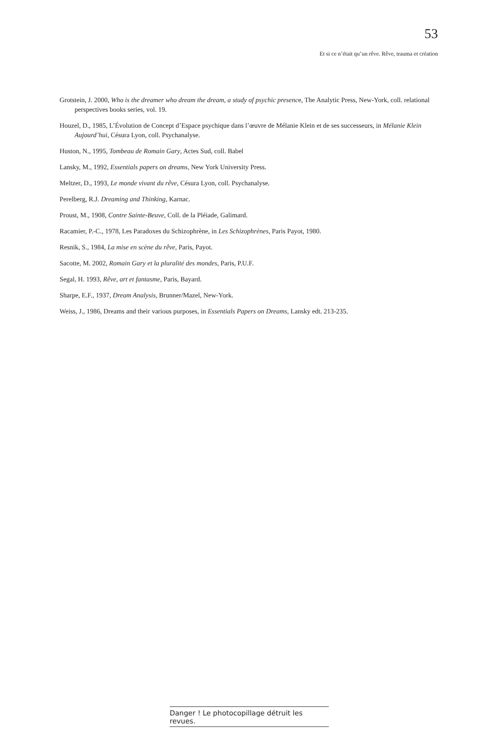53
Et si ce n’était qu’un rêve. Rêve, trauma et création
Grotstein, J. 2000, Who is the dreamer who dream the dream, a study of psychic presence, The Analytic Press, New-York, coll. relational perspectives books series, vol. 19.
Houzel, D., 1985, L’Évolution de Concept d’Espace psychique dans l’œuvre de Mélanie Klein et de ses successeurs, in Mélanie Klein Aujourd’hui, Césura Lyon, coll. Psychanalyse.
Huston, N., 1995, Tombeau de Romain Gary, Actes Sud, coll. Babel
Lansky, M., 1992, Essentials papers on dreams, New York University Press.
Meltzer, D., 1993, Le monde vivant du rêve, Césura Lyon, coll. Psychanalyse.
Perelberg, R.J. Dreaming and Thinking, Karnac.
Proust, M., 1908, Contre Sainte-Beuve, Coll. de la Pléiade, Galimard.
Racamier, P.-C., 1978, Les Paradoxes du Schizophrène, in Les Schizophrènes, Paris Payot, 1980.
Resnik, S., 1984, La mise en scène du rêve, Paris, Payot.
Sacotte, M. 2002, Romain Gary et la pluralité des mondes, Paris, P.U.F.
Segal, H. 1993, Rêve, art et fantasme, Paris, Bayard.
Sharpe, E.F., 1937, Dream Analysis, Brunner/Mazel, New-York.
Weiss, J., 1986, Dreams and their various purposes, in Essentials Papers on Dreams, Lansky edt. 213-235.
Danger ! Le photocopillage détruit les revues.